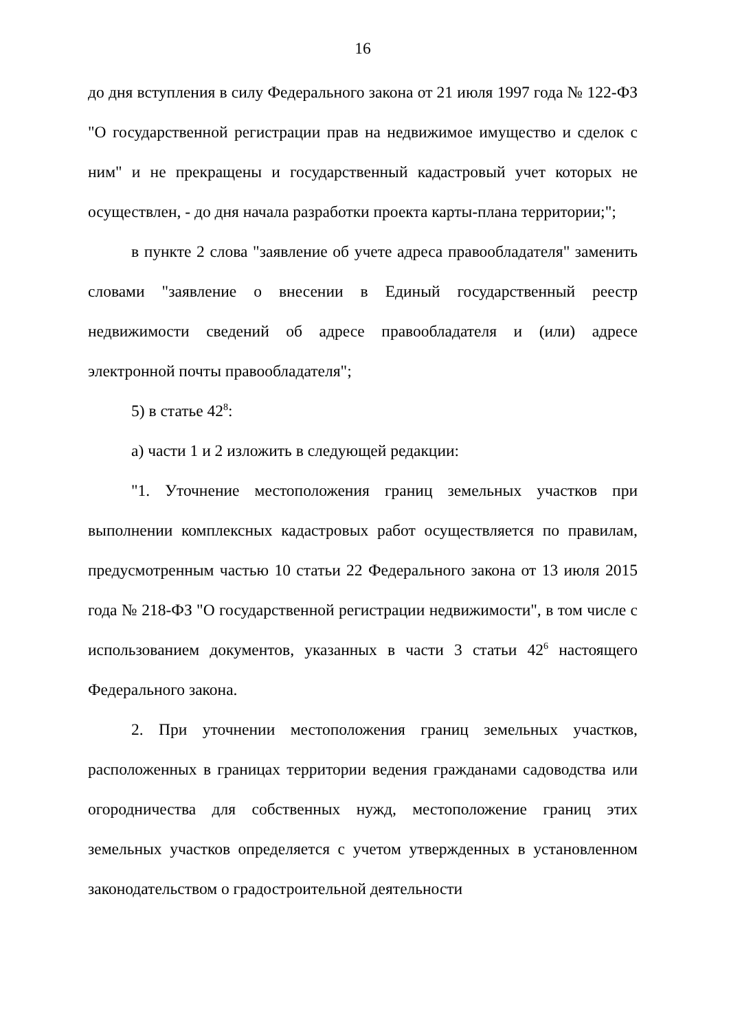16
до дня вступления в силу Федерального закона от 21 июля 1997 года № 122-ФЗ "О государственной регистрации прав на недвижимое имущество и сделок с ним" и не прекращены и государственный кадастровый учет которых не осуществлен, - до дня начала разработки проекта карты-плана территории;";
в пункте 2 слова "заявление об учете адреса правообладателя" заменить словами "заявление о внесении в Единый государственный реестр недвижимости сведений об адресе правообладателя и (или) адресе электронной почты правообладателя";
5) в статье 42<sup>8</sup>:
а) части 1 и 2 изложить в следующей редакции:
"1. Уточнение местоположения границ земельных участков при выполнении комплексных кадастровых работ осуществляется по правилам, предусмотренным частью 10 статьи 22 Федерального закона от 13 июля 2015 года № 218-ФЗ "О государственной регистрации недвижимости", в том числе с использованием документов, указанных в части 3 статьи 42<sup>6</sup> настоящего Федерального закона.
2. При уточнении местоположения границ земельных участков, расположенных в границах территории ведения гражданами садоводства или огородничества для собственных нужд, местоположение границ этих земельных участков определяется с учетом утвержденных в установленном законодательством о градостроительной деятельности